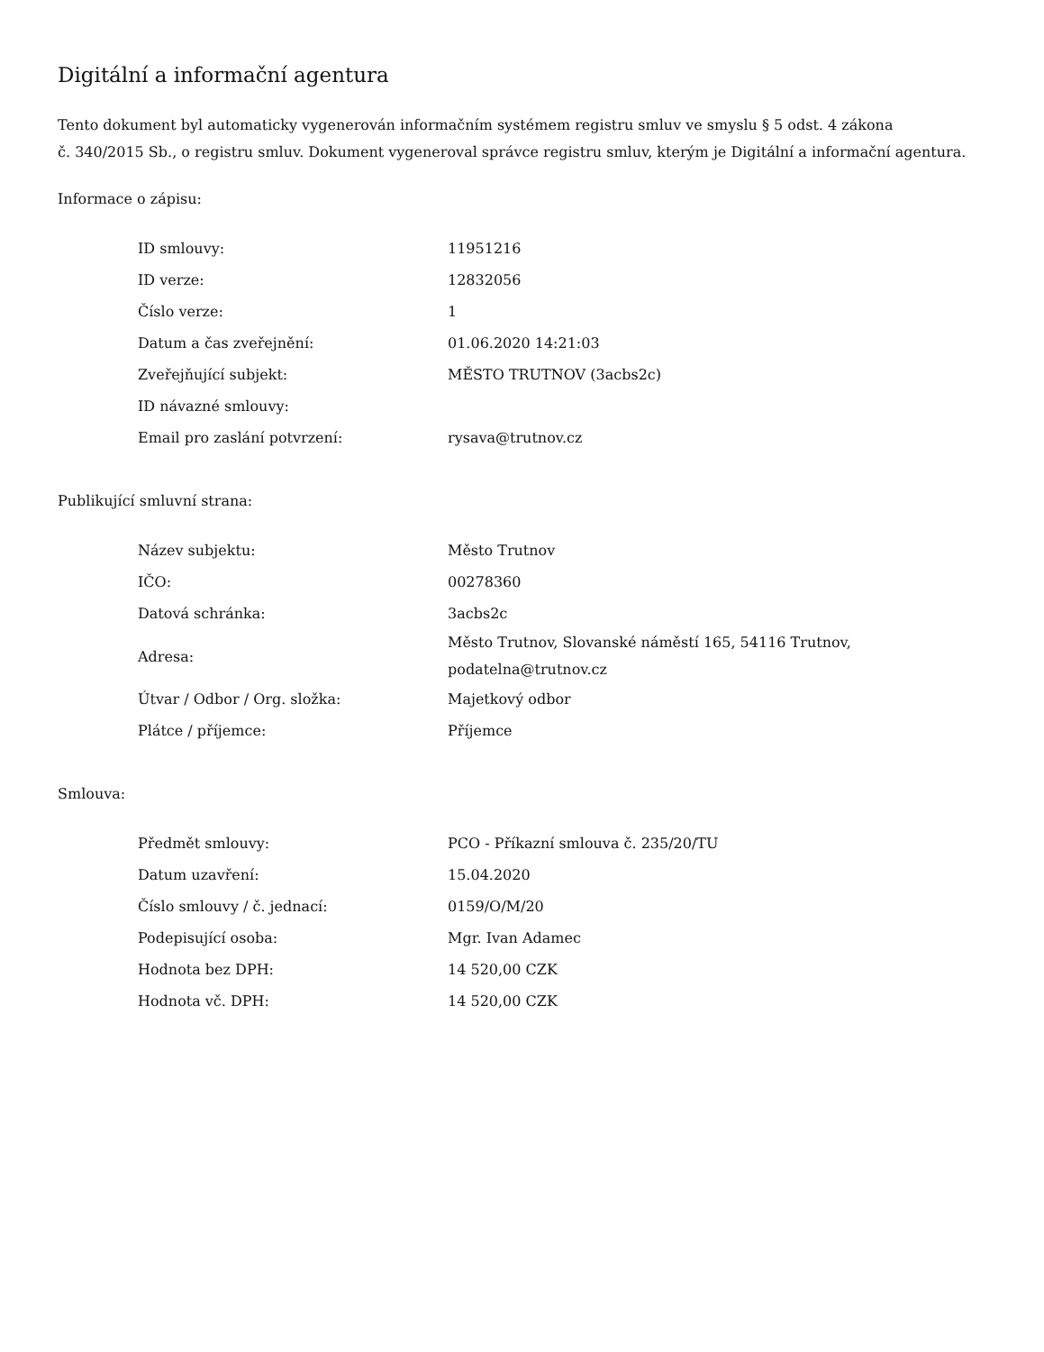Digitální a informační agentura
Tento dokument byl automaticky vygenerován informačním systémem registru smluv ve smyslu § 5 odst. 4 zákona
č. 340/2015 Sb., o registru smluv. Dokument vygeneroval správce registru smluv, kterým je Digitální a informační agentura.
Informace o zápisu:
| ID smlouvy: | 11951216 |
| ID verze: | 12832056 |
| Číslo verze: | 1 |
| Datum a čas zveřejnění: | 01.06.2020 14:21:03 |
| Zveřejňující subjekt: | MĚSTO TRUTNOV (3acbs2c) |
| ID návazné smlouvy: | |
| Email pro zaslání potvrzení: | rysava@trutnov.cz |
Publikující smluvní strana:
| Název subjektu: | Město Trutnov |
| IČO: | 00278360 |
| Datová schránka: | 3acbs2c |
| Adresa: | Město Trutnov, Slovanské náměstí 165, 54116 Trutnov, podatelna@trutnov.cz |
| Útvar / Odbor / Org. složka: | Majetkový odbor |
| Plátce / příjemce: | Příjemce |
Smlouva:
| Předmět smlouvy: | PCO - Příkazní smlouva č. 235/20/TU |
| Datum uzavření: | 15.04.2020 |
| Číslo smlouvy / č. jednací: | 0159/O/M/20 |
| Podepisující osoba: | Mgr. Ivan Adamec |
| Hodnota bez DPH: | 14 520,00 CZK |
| Hodnota vč. DPH: | 14 520,00 CZK |